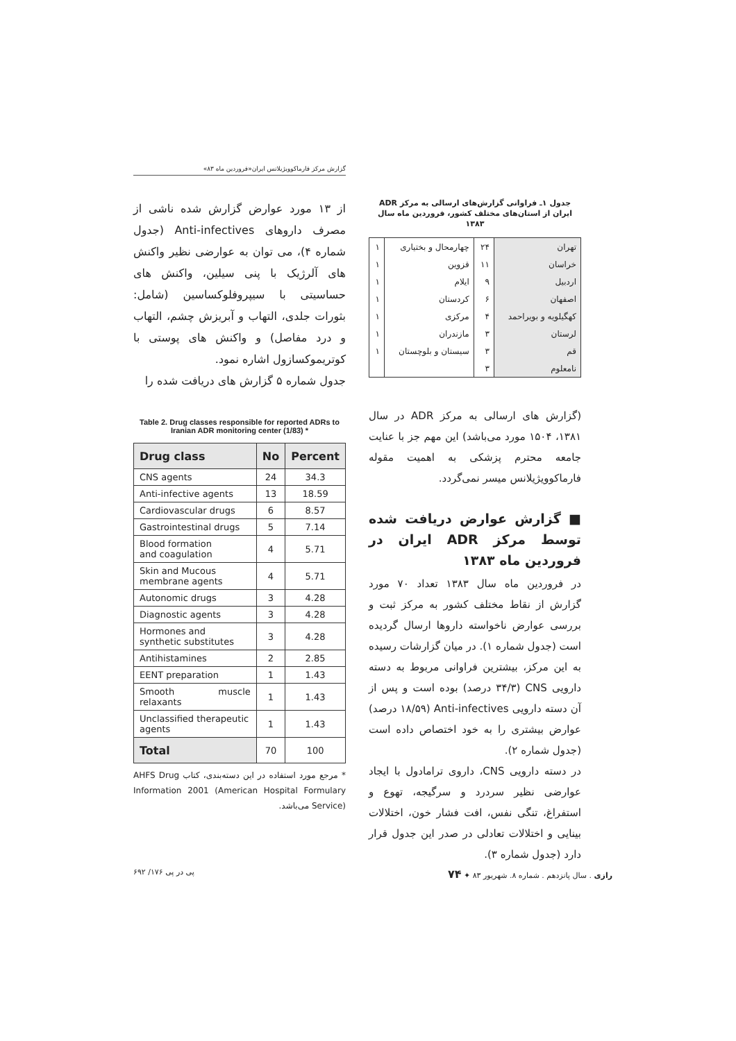گزارش مرکز فارماکوویژیلانس ایران«فروردین ماه ۸۳»
جدول ۱ـ فراوانی گزارش‌های ارسالی به مرکز ADR ایران از استان‌های مختلف کشور، فروردین ماه سال ۱۳۸۳
| تهران | ۲۴ | چهارمحال و بختیاری | ۱ |
| خراسان | ۱۱ | قزوین | ۱ |
| اردبیل | ۹ | ایلام | ۱ |
| اصفهان | ۶ | کردستان | ۱ |
| کهگیلویه و بویراحمد | ۴ | مرکزی | ۱ |
| لرستان | ۳ | مازندران | ۱ |
| قم | ۳ | سیستان و بلوچستان | ۱ |
| نامعلوم | ۳ | | |
(گزارش های ارسالی به مرکز ADR در سال ۱۳۸۱، ۱۵۰۴ مورد می‌باشد) این مهم جز با عنایت جامعه محترم پزشکی به اهمیت مقوله فارماکوویژیلانس میسر نمی‌گردد.
■ گزارش عوارض دریافت شده توسط مرکز ADR ایران در فروردین ماه ۱۳۸۳
در فروردین ماه سال ۱۳۸۳ تعداد ۷۰ مورد گزارش از نقاط مختلف کشور به مرکز ثبت و بررسی عوارض ناخواسته داروها ارسال گردیده است (جدول شماره ۱). در میان گزارشات رسیده به این مرکز، بیشترین فراوانی مربوط به دسته دارویی CNS (۳۴/۳ درصد) بوده است و پس از آن دسته دارویی Anti-infectives (۱۸/۵۹ درصد) عوارض بیشتری را به خود اختصاص داده است (جدول شماره ۲).
در دسته دارویی CNS، داروی ترامادول با ایجاد عوارضی نظیر سردرد و سرگیجه، تهوع و استفراغ، تنگی نفس، افت فشار خون، اختلالات بینایی و اختلالات تعادلی در صدر این جدول قرار دارد (جدول شماره ۳).
از ۱۳ مورد عوارض گزارش شده ناشی از مصرف داروهای Anti-infectives (جدول شماره ۴)، می توان به عوارضی نظیر واکنش های آلرژیک با پنی سیلین، واکنش های حساسیتی با سیپروفلوکساسین (شامل: بثورات جلدی، التهاب و آبریزش چشم، التهاب و درد مفاصل) و واکنش های پوستی با کوتریموکسازول اشاره نمود.
جدول شماره ۵ گزارش های دریافت شده را
Table 2. Drug classes responsible for reported ADRs to Iranian ADR monitoring center (1/83) *
| Drug class | No | Percent |
| --- | --- | --- |
| CNS agents | 24 | 34.3 |
| Anti-infective agents | 13 | 18.59 |
| Cardiovascular drugs | 6 | 8.57 |
| Gastrointestinal drugs | 5 | 7.14 |
| Blood formation and coagulation | 4 | 5.71 |
| Skin and Mucous membrane agents | 4 | 5.71 |
| Autonomic drugs | 3 | 4.28 |
| Diagnostic agents | 3 | 4.28 |
| Hormones and synthetic substitutes | 3 | 4.28 |
| Antihistamines | 2 | 2.85 |
| EENT preparation | 1 | 1.43 |
| Smooth muscle relaxants | 1 | 1.43 |
| Unclassified therapeutic agents | 1 | 1.43 |
| Total | 70 | 100 |
* مرجع مورد استفاده در این دسته‌بندی، کتاب AHFS Drug Information 2001 (American Hospital Formulary Service) می‌باشد.
پی در پی ۱۷۶/ ۶۹۲ رازی . سال پانزدهم . شماره ۸. شهریور ۸۳ ✦ ۷۴